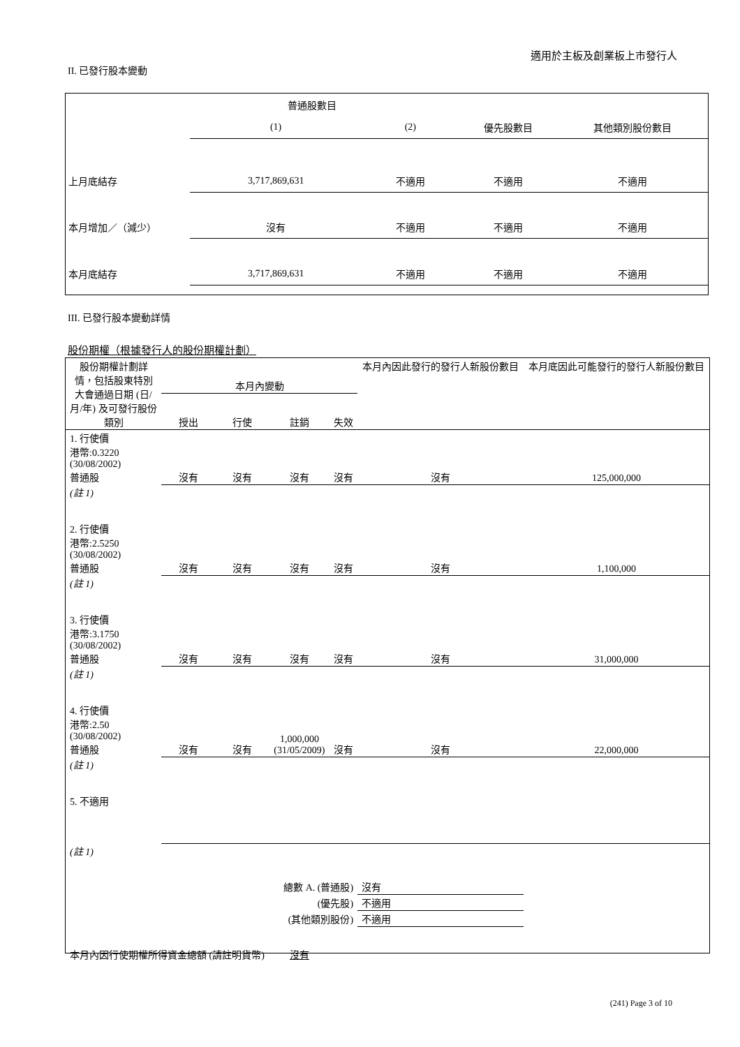適用於主板及創業板上市發行人
II. 已發行股本變動
| | 普通股數目 | | | |
| | (1) | (2) | 優先股數目 | 其他類別股份數目 |
| 上月底結存 | 3,717,869,631 | 不適用 | 不適用 | 不適用 |
| 本月增加／（減少） | 沒有 | 不適用 | 不適用 | 不適用 |
| 本月底結存 | 3,717,869,631 | 不適用 | 不適用 | 不適用 |
III. 已發行股本變動詳情
股份期權（根據發行人的股份期權計劃）
| 股份期權計劃詳情，包括股東特別大會通過日期 (日/月/年) 及可發行股份類別 | 本月內變動 | | | | 本月內因此發行的發行人新股份數目 | 本月底因此可能發行的發行人新股份數目 |
| --- | --- | --- | --- | --- | --- | --- |
| | 授出 | 行使 | 註銷 | 失效 | | |
| 1. 行使價 港幣:0.3220 (30/08/2002) 普通股 | 沒有 | 沒有 | 沒有 | 沒有 | 沒有 | 125,000,000 |
| (註 1) | | | | | | |
| 2. 行使價 港幣:2.5250 (30/08/2002) 普通股 | 沒有 | 沒有 | 沒有 | 沒有 | 沒有 | 1,100,000 |
| (註 1) | | | | | | |
| 3. 行使價 港幣:3.1750 (30/08/2002) 普通股 | 沒有 | 沒有 | 沒有 | 沒有 | 沒有 | 31,000,000 |
| (註 1) | | | | | | |
| 4. 行使價 港幣:2.50 (30/08/2002) 普通股 | 沒有 | 沒有 | 1,000,000 (31/05/2009) | 沒有 | 沒有 | 22,000,000 |
| (註 1) | | | | | | |
| 5. 不適用 | | | | | | |
| (註 1) | | | | | | |
| 總數 A. (普通股) | | | | | 沒有 | |
| (優先股) | | | | | 不適用 | |
| (其他類別股份) | | | | | 不適用 | |
| 本月內因行使期權所得資金總額 (請註明貨幣) | | | 沒有 | | | |
(241) Page 3 of 10